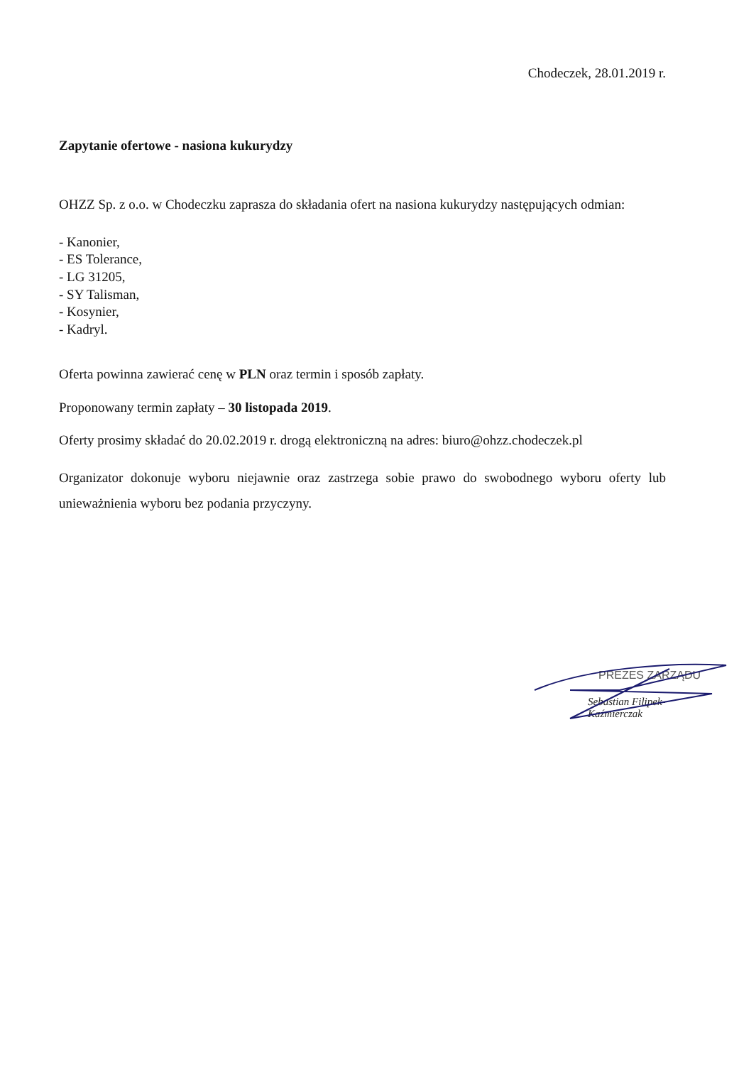Chodeczek, 28.01.2019 r.
Zapytanie ofertowe - nasiona kukurydzy
OHZZ Sp. z o.o. w Chodeczku zaprasza do składania ofert na nasiona kukurydzy następujących odmian:
- Kanonier,
- ES Tolerance,
- LG 31205,
- SY Talisman,
- Kosynier,
- Kadryl.
Oferta powinna zawierać cenę w PLN oraz termin i sposób zapłaty.
Proponowany termin zapłaty – 30 listopada 2019.
Oferty prosimy składać do 20.02.2019 r. drogą elektroniczną na adres: biuro@ohzz.chodeczek.pl
Organizator dokonuje wyboru niejawnie oraz zastrzega sobie prawo do swobodnego wyboru oferty lub unieważnienia wyboru bez podania przyczyny.
PREZES ZARZĄDU
Sebastian Filipek-Kaźmierczak